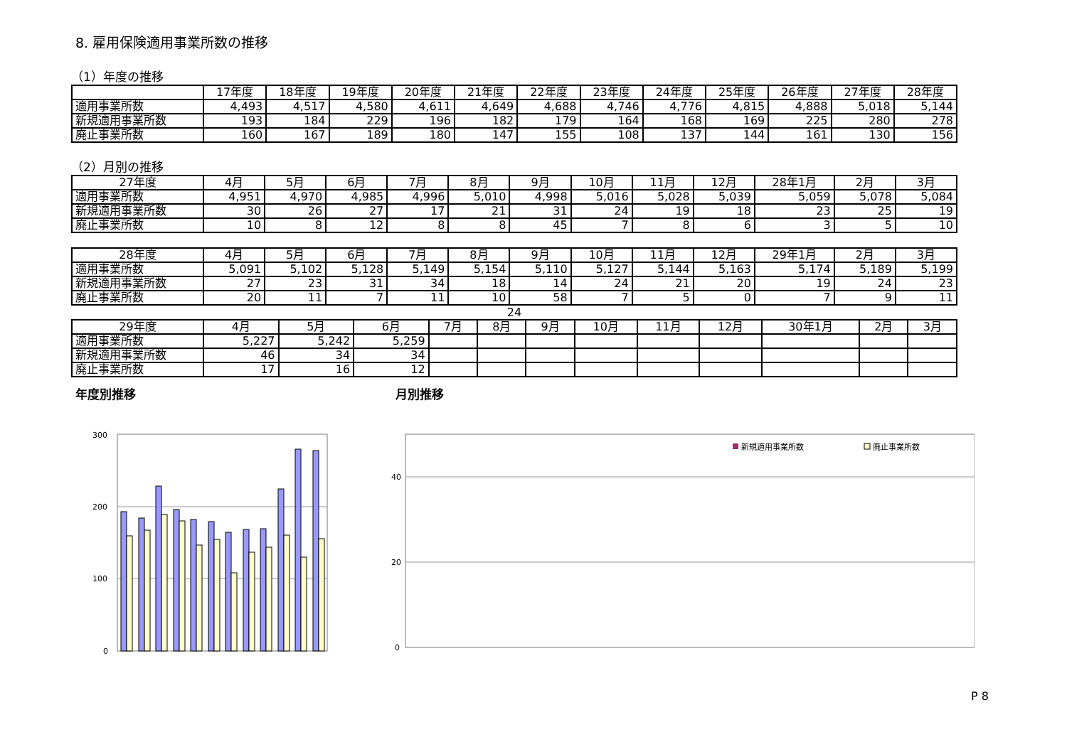8. 雇用保険適用事業所数の推移
（1）年度の推移
| | 17年度 | 18年度 | 19年度 | 20年度 | 21年度 | 22年度 | 23年度 | 24年度 | 25年度 | 26年度 | 27年度 | 28年度 |
| --- | --- | --- | --- | --- | --- | --- | --- | --- | --- | --- | --- | --- |
| 適用事業所数 | 4,493 | 4,517 | 4,580 | 4,611 | 4,649 | 4,688 | 4,746 | 4,776 | 4,815 | 4,888 | 5,018 | 5,144 |
| 新規適用事業所数 | 193 | 184 | 229 | 196 | 182 | 179 | 164 | 168 | 169 | 225 | 280 | 278 |
| 廃止事業所数 | 160 | 167 | 189 | 180 | 147 | 155 | 108 | 137 | 144 | 161 | 130 | 156 |
（2）月別の推移
| 27年度 | 4月 | 5月 | 6月 | 7月 | 8月 | 9月 | 10月 | 11月 | 12月 | 28年1月 | 2月 | 3月 |
| --- | --- | --- | --- | --- | --- | --- | --- | --- | --- | --- | --- | --- |
| 適用事業所数 | 4,951 | 4,970 | 4,985 | 4,996 | 5,010 | 4,998 | 5,016 | 5,028 | 5,039 | 5,059 | 5,078 | 5,084 |
| 新規適用事業所数 | 30 | 26 | 27 | 17 | 21 | 31 | 24 | 19 | 18 | 23 | 25 | 19 |
| 廃止事業所数 | 10 | 8 | 12 | 8 | 8 | 45 | 7 | 8 | 6 | 3 | 5 | 10 |
| 28年度 | 4月 | 5月 | 6月 | 7月 | 8月 | 9月 | 10月 | 11月 | 12月 | 29年1月 | 2月 | 3月 |
| --- | --- | --- | --- | --- | --- | --- | --- | --- | --- | --- | --- | --- |
| 適用事業所数 | 5,091 | 5,102 | 5,128 | 5,149 | 5,154 | 5,110 | 5,127 | 5,144 | 5,163 | 5,174 | 5,189 | 5,199 |
| 新規適用事業所数 | 27 | 23 | 31 | 34 | 18 | 14 | 24 | 21 | 20 | 19 | 24 | 23 |
| 廃止事業所数 | 20 | 11 | 7 | 11 | 10 | 58 | 7 | 5 | 0 | 7 | 9 | 11 |
24
| 29年度 | 4月 | 5月 | 6月 | 7月 | 8月 | 9月 | 10月 | 11月 | 12月 | 30年1月 | 2月 | 3月 |
| --- | --- | --- | --- | --- | --- | --- | --- | --- | --- | --- | --- | --- |
| 適用事業所数 | 5,227 | 5,242 | 5,259 | | | | | | | | | |
| 新規適用事業所数 | 46 | 34 | 34 | | | | | | | | | |
| 廃止事業所数 | 17 | 16 | 12 | | | | | | | | | |
年度別推移
300
200
100
0
月別推移
40
20
0
新規適用事業所数
廃止事業所数
P 8